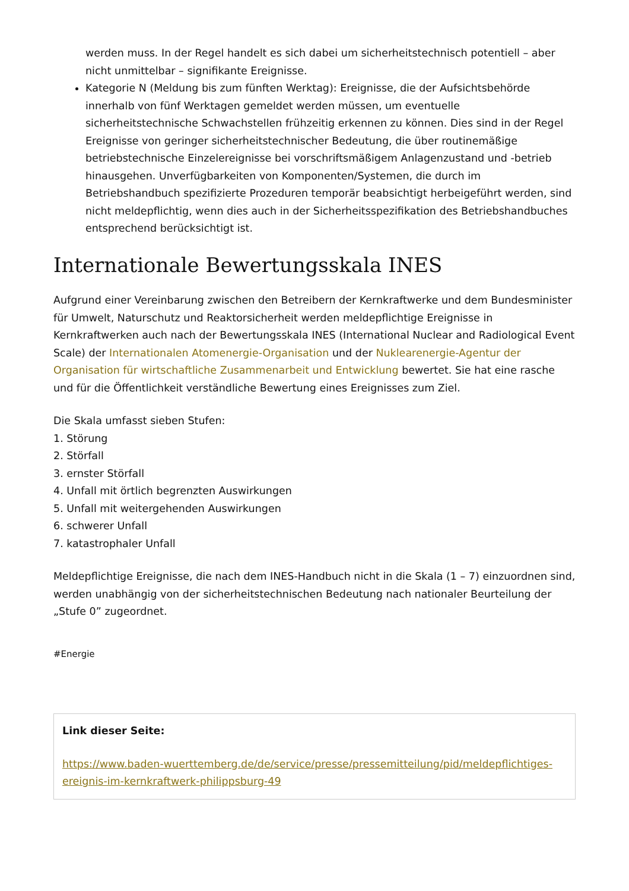werden muss. In der Regel handelt es sich dabei um sicherheitstechnisch potentiell – aber nicht unmittelbar – signifikante Ereignisse.
Kategorie N (Meldung bis zum fünften Werktag): Ereignisse, die der Aufsichtsbehörde innerhalb von fünf Werktagen gemeldet werden müssen, um eventuelle sicherheitstechnische Schwachstellen frühzeitig erkennen zu können. Dies sind in der Regel Ereignisse von geringer sicherheitstechnischer Bedeutung, die über routinemäßige betriebstechnische Einzelereignisse bei vorschriftsmäßigem Anlagenzustand und -betrieb hinausgehen. Unverfügbarkeiten von Komponenten/Systemen, die durch im Betriebshandbuch spezifizierte Prozeduren temporär beabsichtigt herbeigeführt werden, sind nicht meldepflichtig, wenn dies auch in der Sicherheitsspezifikation des Betriebshandbuches entsprechend berücksichtigt ist.
Internationale Bewertungsskala INES
Aufgrund einer Vereinbarung zwischen den Betreibern der Kernkraftwerke und dem Bundesminister für Umwelt, Naturschutz und Reaktorsicherheit werden meldepflichtige Ereignisse in Kernkraftwerken auch nach der Bewertungsskala INES (International Nuclear and Radiological Event Scale) der Internationalen Atomenergie-Organisation und der Nuklearenergie-Agentur der Organisation für wirtschaftliche Zusammenarbeit und Entwicklung bewertet. Sie hat eine rasche und für die Öffentlichkeit verständliche Bewertung eines Ereignisses zum Ziel.
Die Skala umfasst sieben Stufen:
1. Störung
2. Störfall
3. ernster Störfall
4. Unfall mit örtlich begrenzten Auswirkungen
5. Unfall mit weitergehenden Auswirkungen
6. schwerer Unfall
7. katastrophaler Unfall
Meldepflichtige Ereignisse, die nach dem INES-Handbuch nicht in die Skala (1 – 7) einzuordnen sind, werden unabhängig von der sicherheitstechnischen Bedeutung nach nationaler Beurteilung der „Stufe 0” zugeordnet.
#Energie
Link dieser Seite:
https://www.baden-wuerttemberg.de/de/service/presse/pressemitteilung/pid/meldepflichtiges-ereignis-im-kernkraftwerk-philippsburg-49